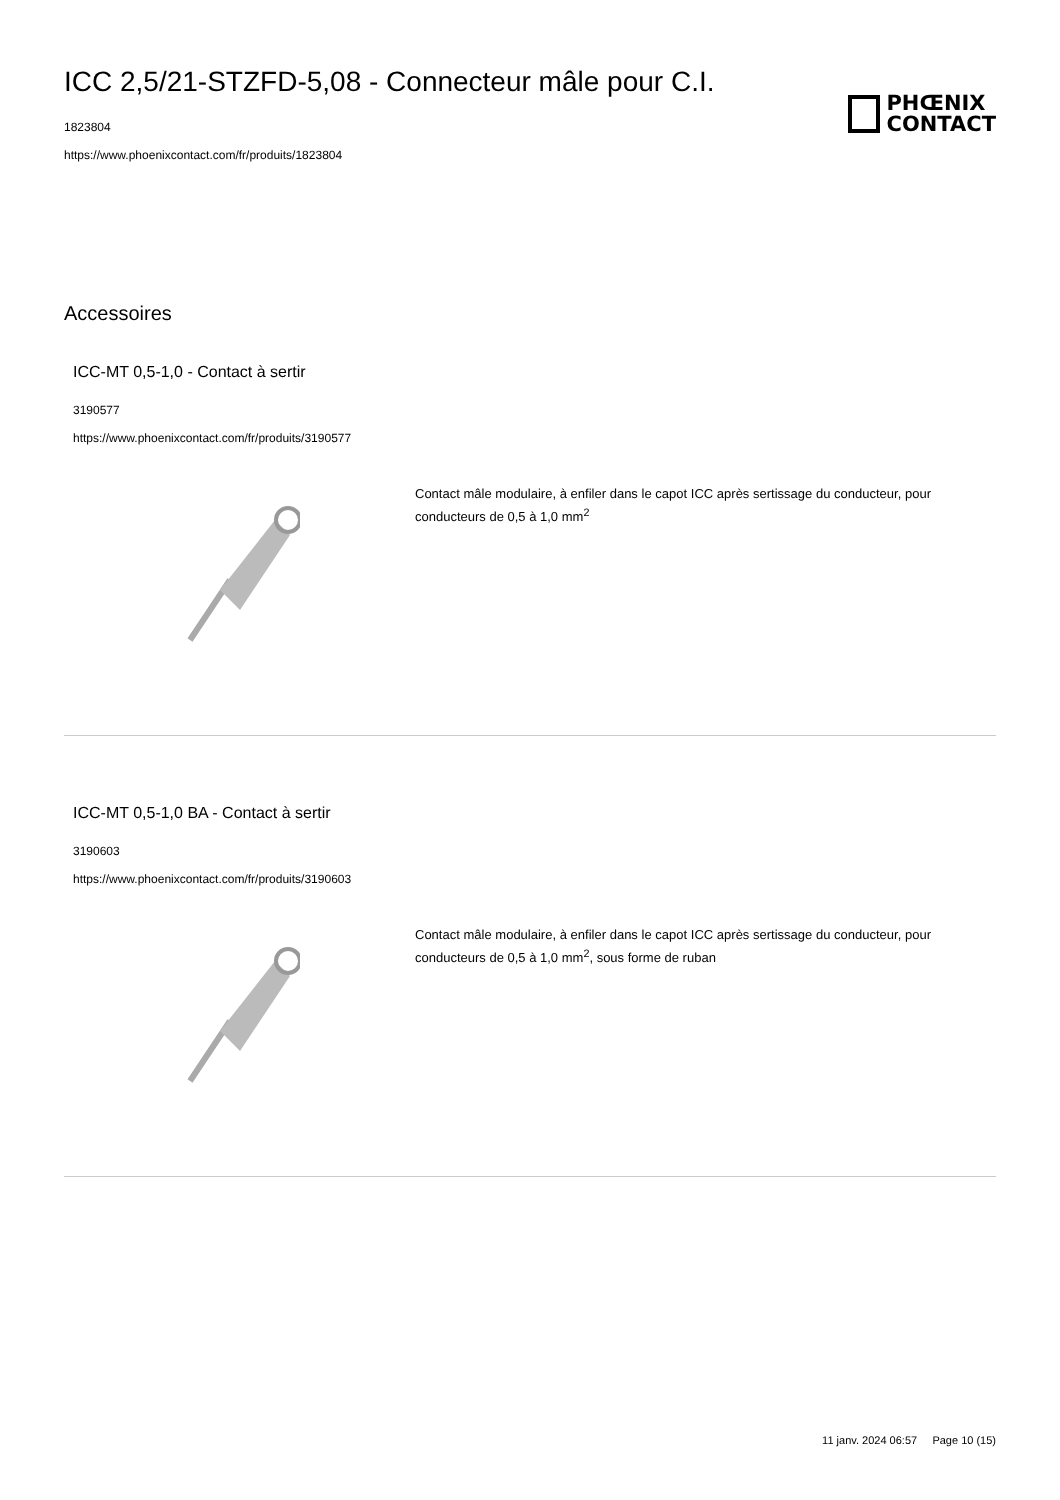ICC 2,5/21-STZFD-5,08 - Connecteur mâle pour C.I.
1823804
https://www.phoenixcontact.com/fr/produits/1823804
PHŒNIX
CONTACT
Accessoires
ICC-MT 0,5-1,0 - Contact à sertir
3190577
https://www.phoenixcontact.com/fr/produits/3190577
Contact mâle modulaire, à enfiler dans le capot ICC après sertissage du conducteur, pour conducteurs de 0,5 à 1,0 mm<sup>2</sup>
ICC-MT 0,5-1,0 BA - Contact à sertir
3190603
https://www.phoenixcontact.com/fr/produits/3190603
Contact mâle modulaire, à enfiler dans le capot ICC après sertissage du conducteur, pour conducteurs de 0,5 à 1,0 mm<sup>2</sup>, sous forme de ruban
11 janv. 2024 06:57 Page 10 (15)